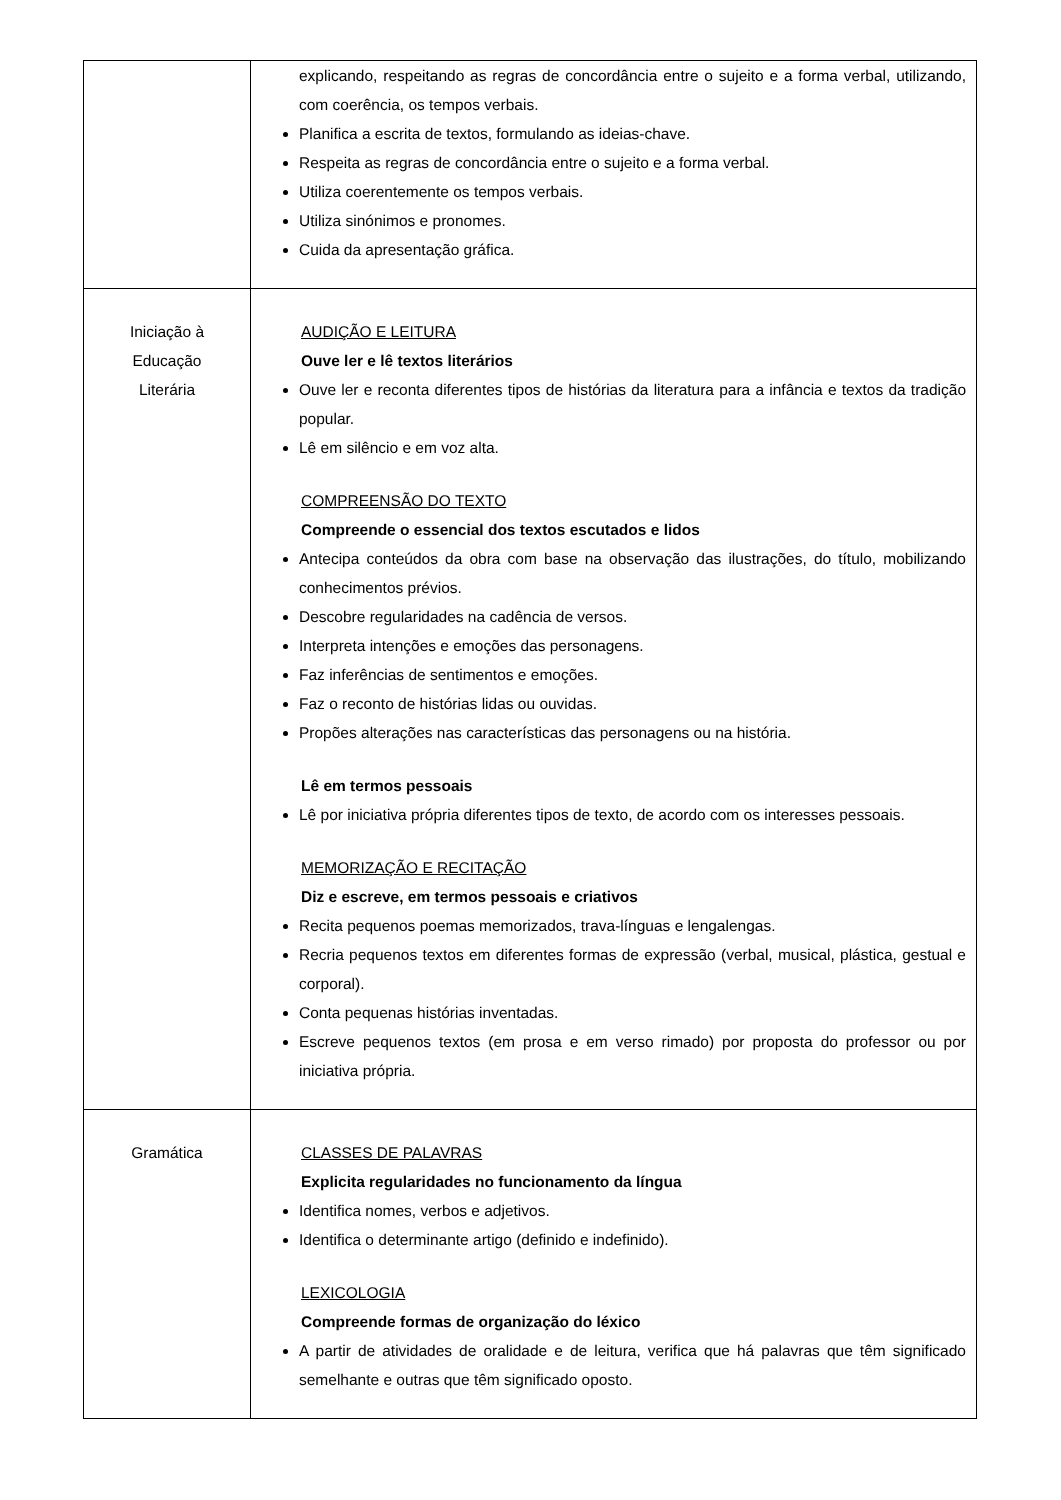| | explicando, respeitando as regras de concordância entre o sujeito e a forma verbal, utilizando, com coerência, os tempos verbais. Planifica a escrita de textos, formulando as ideias-chave. Respeita as regras de concordância entre o sujeito e a forma verbal. Utiliza coerentemente os tempos verbais. Utiliza sinónimos e pronomes. Cuida da apresentação gráfica. |
| Iniciação à Educação Literária | AUDIÇÃO E LEITURA Ouve ler e lê textos literários Ouve ler e reconta diferentes tipos de histórias da literatura para a infância e textos da tradição popular. Lê em silêncio e em voz alta. COMPREENSÃO DO TEXTO Compreende o essencial dos textos escutados e lidos Antecipa conteúdos da obra com base na observação das ilustrações, do título, mobilizando conhecimentos prévios. Descobre regularidades na cadência de versos. Interpreta intenções e emoções das personagens. Faz inferências de sentimentos e emoções. Faz o reconto de histórias lidas ou ouvidas. Propões alterações nas características das personagens ou na história. Lê em termos pessoais Lê por iniciativa própria diferentes tipos de texto, de acordo com os interesses pessoais. MEMORIZAÇÃO E RECITAÇÃO Diz e escreve, em termos pessoais e criativos Recita pequenos poemas memorizados, trava-línguas e lengalengas. Recria pequenos textos em diferentes formas de expressão (verbal, musical, plástica, gestual e corporal). Conta pequenas histórias inventadas. Escreve pequenos textos (em prosa e em verso rimado) por proposta do professor ou por iniciativa própria. |
| Gramática | CLASSES DE PALAVRAS Explicita regularidades no funcionamento da língua Identifica nomes, verbos e adjetivos. Identifica o determinante artigo (definido e indefinido). LEXICOLOGIA Compreende formas de organização do léxico A partir de atividades de oralidade e de leitura, verifica que há palavras que têm significado semelhante e outras que têm significado oposto. |